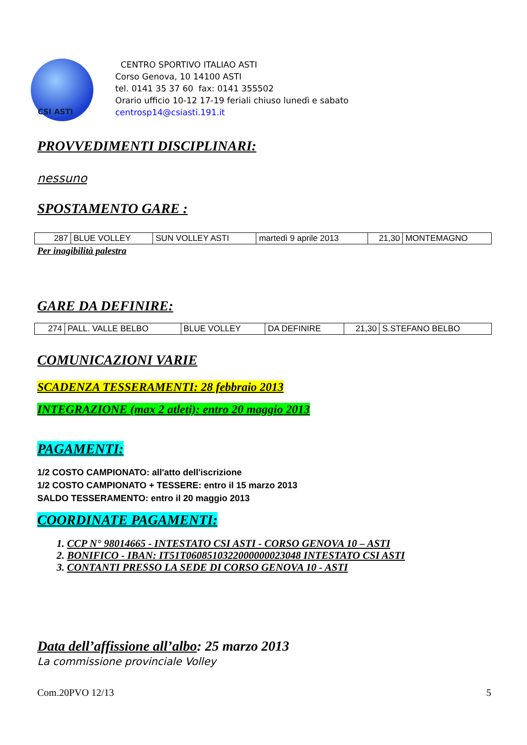CSI ASTI
CENTRO SPORTIVO ITALIAO ASTI
Corso Genova, 10 14100 ASTI
tel. 0141 35 37 60 fax: 0141 355502
Orario ufficio 10-12 17-19 feriali chiuso lunedì e sabato
centrosp14@csiasti.191.it
PROVVEDIMENTI DISCIPLINARI:
nessuno
SPOSTAMENTO GARE :
| 287 | BLUE VOLLEY | SUN VOLLEY ASTI | martedì 9 aprile 2013 | 21,30 | MONTEMAGNO |
Per inagibilità palestra
GARE DA DEFINIRE:
| 274 | PALL. VALLE BELBO | BLUE VOLLEY | DA DEFINIRE | 21,30 | S.STEFANO BELBO |
COMUNICAZIONI VARIE
SCADENZA TESSERAMENTI: 28 febbraio 2013
INTEGRAZIONE (max 2 atleti): entro 20 maggio 2013
PAGAMENTI:
1/2 COSTO CAMPIONATO: all'atto dell'iscrizione
1/2 COSTO CAMPIONATO + TESSERE: entro il 15 marzo 2013
SALDO TESSERAMENTO: entro il 20 maggio 2013
COORDINATE PAGAMENTI:
1. CCP N° 98014665 - INTESTATO CSI ASTI - CORSO GENOVA 10 – ASTI
2. BONIFICO - IBAN: IT51T0608510322000000023048 INTESTATO CSI ASTI
3. CONTANTI PRESSO LA SEDE DI CORSO GENOVA 10 - ASTI
Data dell’affissione all’albo: 25 marzo 2013
La commissione provinciale Volley
Com.20PVO 12/13 5